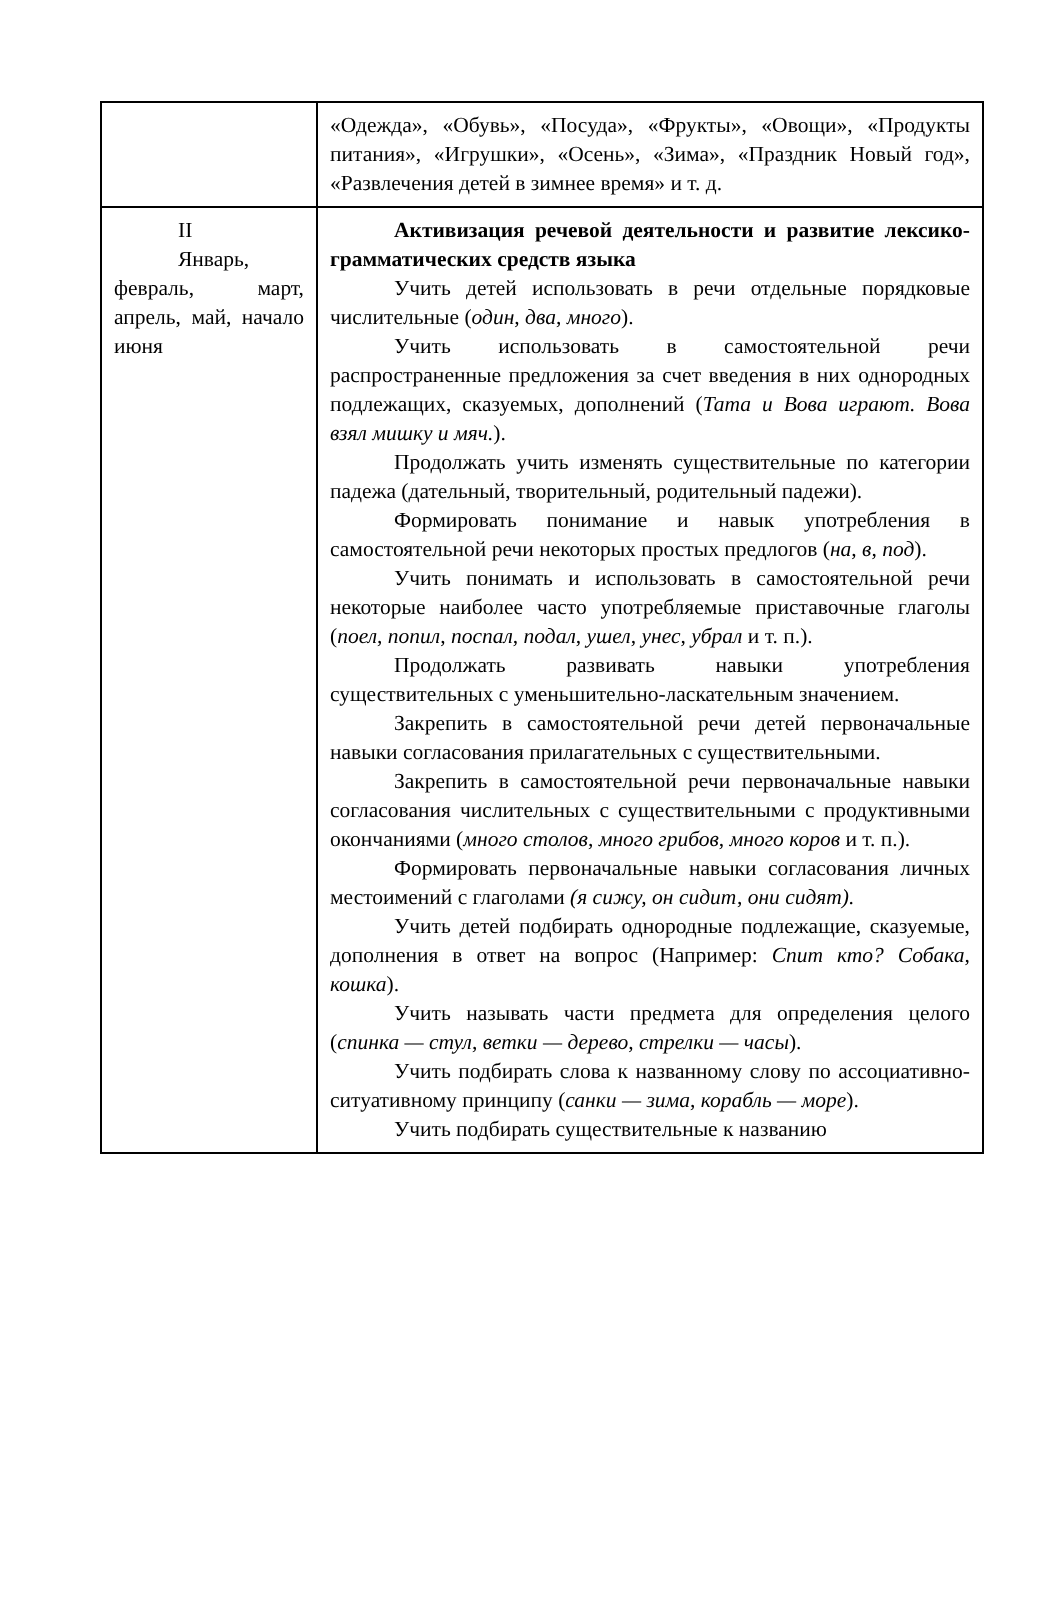| | «Одежда», «Обувь», «Посуда», «Фрукты», «Овощи», «Продукты питания», «Игрушки», «Осень», «Зима», «Праздник Новый год», «Развлечения детей в зимнее время» и т. д. |
| II Январь, февраль, март, апрель, май, начало июня | Активизация речевой деятельности и развитие лексико-грамматических средств языка Учить детей использовать в речи отдельные порядковые числительные ( один, два, много ). Учить использовать в самостоятельной речи распространенные предложения за счет введения в них однородных подлежащих, сказуемых, дополнений ( Тата и Вова играют. Вова взял мишку и мяч. ). Продолжать учить изменять существительные по категории падежа (дательный, творительный, родительный падежи). Формировать понимание и навык употребления в самостоятельной речи некоторых простых предлогов ( на, в, под ). Учить понимать и использовать в самостоятельной речи некоторые наиболее часто употребляемые приставочные глаголы ( поел, попил, поспал, подал, ушел, унес, убрал и т. п.). Продолжать развивать навыки употребления существительных с уменьшительно-ласкательным значением. Закрепить в самостоятельной речи детей первоначальные навыки согласования прилагательных с существительными. Закрепить в самостоятельной речи первоначальные навыки согласования числительных с существительными с продуктивными окончаниями ( много столов, много грибов, много коров и т. п.). Формировать первоначальные навыки согласования личных местоимений с глаголами (я сижу, он сидит, они сидят). Учить детей подбирать однородные подлежащие, сказуемые, дополнения в ответ на вопрос (Например: Спит кто? Собака, кошка ). Учить называть части предмета для определения целого ( спинка — стул, ветки — дерево, стрелки — часы ). Учить подбирать слова к названному слову по ассоциативно-ситуативному принципу ( санки — зима, корабль — море ). Учить подбирать существительные к названию |